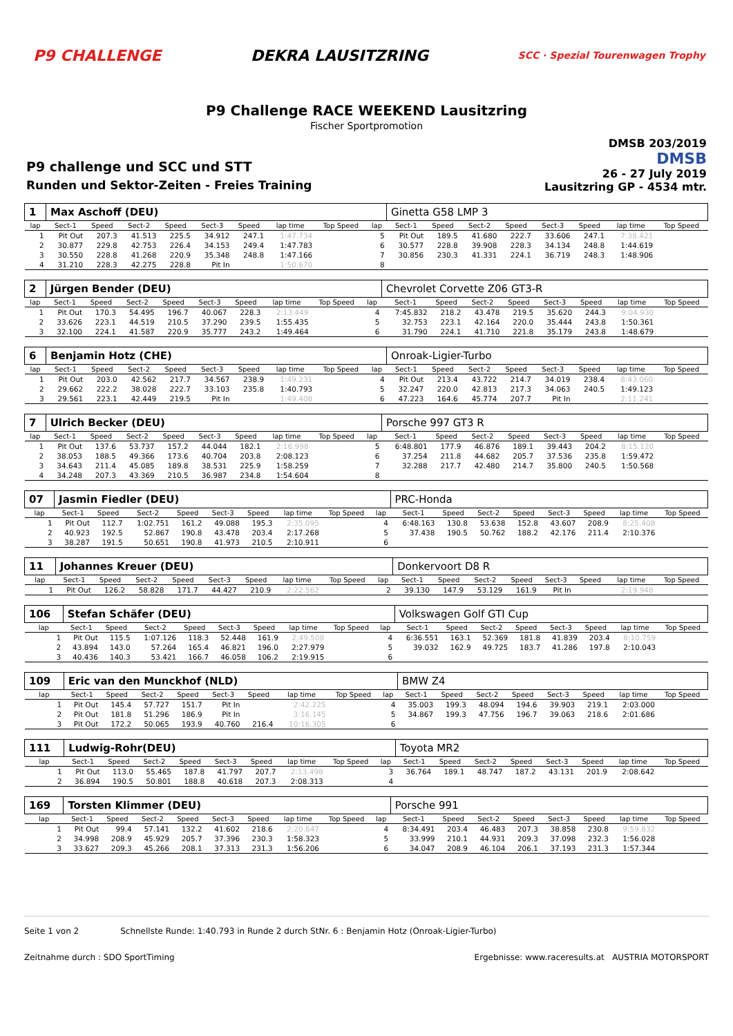P9 CHALLENGE DEKRA LAUSITZRING
SCC · Spezial Tourenwagen Trophy
P9 Challenge RACE WEEKEND Lausitzring
Fischer Sportpromotion
P9 challenge und SCC und STT
Runden und Sektor-Zeiten - Freies Training
DMSB 203/2019
DMSB
26 - 27 July 2019
Lausitzring GP - 4534 mtr.
| 1 | Max Aschoff (DEU) | | | | | | | | | Ginetta G58 LMP 3 | | | | | | | |
| lap | Sect-1 | Speed | Sect-2 | Speed | Sect-3 | Speed | lap time | Top Speed | lap | Sect-1 | Speed | Sect-2 | Speed | Sect-3 | Speed | lap time | Top Speed |
| 1 | Pit Out | 207.3 | 41.513 | 225.5 | 34.912 | 247.1 | 1:47.734 | | 5 | Pit Out | 189.5 | 41.680 | 222.7 | 33.606 | 247.1 | 7:38.421 | |
| 2 | 30.877 | 229.8 | 42.753 | 226.4 | 34.153 | 249.4 | 1:47.783 | | 6 | 30.577 | 228.8 | 39.908 | 228.3 | 34.134 | 248.8 | 1:44.619 | |
| 3 | 30.550 | 228.8 | 41.268 | 220.9 | 35.348 | 248.8 | 1:47.166 | | 7 | 30.856 | 230.3 | 41.331 | 224.1 | 36.719 | 248.3 | 1:48.906 | |
| 4 | 31.210 | 228.3 | 42.275 | 228.8 | Pit In | | 1:50.670 | | 8 | | | | | | | | |
| 2 | Jürgen Bender (DEU) | | | | | | | | | Chevrolet Corvette Z06 GT3-R | | | | | | | |
| lap | Sect-1 | Speed | Sect-2 | Speed | Sect-3 | Speed | lap time | Top Speed | lap | Sect-1 | Speed | Sect-2 | Speed | Sect-3 | Speed | lap time | Top Speed |
| 1 | Pit Out | 170.3 | 54.495 | 196.7 | 40.067 | 228.3 | 2:13.449 | | 4 | 7:45.832 | 218.2 | 43.478 | 219.5 | 35.620 | 244.3 | 9:04.930 | |
| 2 | 33.626 | 223.1 | 44.519 | 210.5 | 37.290 | 239.5 | 1:55.435 | | 5 | 32.753 | 223.1 | 42.164 | 220.0 | 35.444 | 243.8 | 1:50.361 | |
| 3 | 32.100 | 224.1 | 41.587 | 220.9 | 35.777 | 243.2 | 1:49.464 | | 6 | 31.790 | 224.1 | 41.710 | 221.8 | 35.179 | 243.8 | 1:48.679 | |
| 6 | Benjamin Hotz (CHE) | | | | | | | | | Onroak-Ligier-Turbo | | | | | | | |
| lap | Sect-1 | Speed | Sect-2 | Speed | Sect-3 | Speed | lap time | Top Speed | lap | Sect-1 | Speed | Sect-2 | Speed | Sect-3 | Speed | lap time | Top Speed |
| 1 | Pit Out | 203.0 | 42.562 | 217.7 | 34.567 | 238.9 | 1:49.231 | | 4 | Pit Out | 213.4 | 43.722 | 214.7 | 34.019 | 238.4 | 8:43.060 | |
| 2 | 29.662 | 222.2 | 38.028 | 222.7 | 33.103 | 235.8 | 1:40.793 | | 5 | 32.247 | 220.0 | 42.813 | 217.3 | 34.063 | 240.5 | 1:49.123 | |
| 3 | 29.561 | 223.1 | 42.449 | 219.5 | Pit In | | 1:49.408 | | 6 | 47.223 | 164.6 | 45.774 | 207.7 | Pit In | | 2:11.241 | |
| 7 | Ulrich Becker (DEU) | | | | | | | | | Porsche 997 GT3 R | | | | | | | |
| lap | Sect-1 | Speed | Sect-2 | Speed | Sect-3 | Speed | lap time | Top Speed | lap | Sect-1 | Speed | Sect-2 | Speed | Sect-3 | Speed | lap time | Top Speed |
| 1 | Pit Out | 137.6 | 53.737 | 157.2 | 44.044 | 182.1 | 2:16.998 | | 5 | 6:48.801 | 177.9 | 46.876 | 189.1 | 39.443 | 204.2 | 8:15.120 | |
| 2 | 38.053 | 188.5 | 49.366 | 173.6 | 40.704 | 203.8 | 2:08.123 | | 6 | 37.254 | 211.8 | 44.682 | 205.7 | 37.536 | 235.8 | 1:59.472 | |
| 3 | 34.643 | 211.4 | 45.085 | 189.8 | 38.531 | 225.9 | 1:58.259 | | 7 | 32.288 | 217.7 | 42.480 | 214.7 | 35.800 | 240.5 | 1:50.568 | |
| 4 | 34.248 | 207.3 | 43.369 | 210.5 | 36.987 | 234.8 | 1:54.604 | | 8 | | | | | | | | |
| 07 | Jasmin Fiedler (DEU) | | | | | | | | | PRC-Honda | | | | | | | |
| lap | Sect-1 | Speed | Sect-2 | Speed | Sect-3 | Speed | lap time | Top Speed | lap | Sect-1 | Speed | Sect-2 | Speed | Sect-3 | Speed | lap time | Top Speed |
| 1 | Pit Out | 112.7 | 1:02.751 | 161.2 | 49.088 | 195.3 | 2:35.095 | | 4 | 6:48.163 | 130.8 | 53.638 | 152.8 | 43.607 | 208.9 | 8:25.408 | |
| 2 | 40.923 | 192.5 | 52.867 | 190.8 | 43.478 | 203.4 | 2:17.268 | | 5 | 37.438 | 190.5 | 50.762 | 188.2 | 42.176 | 211.4 | 2:10.376 | |
| 3 | 38.287 | 191.5 | 50.651 | 190.8 | 41.973 | 210.5 | 2:10.911 | | 6 | | | | | | | | |
| 11 | Johannes Kreuer (DEU) | | | | | | | | | Donkervoort D8 R | | | | | | | |
| lap | Sect-1 | Speed | Sect-2 | Speed | Sect-3 | Speed | lap time | Top Speed | lap | Sect-1 | Speed | Sect-2 | Speed | Sect-3 | Speed | lap time | Top Speed |
| 1 | Pit Out | 126.2 | 58.828 | 171.7 | 44.427 | 210.9 | 2:22.562 | | 2 | 39.130 | 147.9 | 53.129 | 161.9 | Pit In | | 2:19.948 | |
| 106 | Stefan Schäfer (DEU) | | | | | | | | | Volkswagen Golf GTI Cup | | | | | | | |
| lap | Sect-1 | Speed | Sect-2 | Speed | Sect-3 | Speed | lap time | Top Speed | lap | Sect-1 | Speed | Sect-2 | Speed | Sect-3 | Speed | lap time | Top Speed |
| 1 | Pit Out | 115.5 | 1:07.126 | 118.3 | 52.448 | 161.9 | 2:49.508 | | 4 | 6:36.551 | 163.1 | 52.369 | 181.8 | 41.839 | 203.4 | 8:10.759 | |
| 2 | 43.894 | 143.0 | 57.264 | 165.4 | 46.821 | 196.0 | 2:27.979 | | 5 | 39.032 | 162.9 | 49.725 | 183.7 | 41.286 | 197.8 | 2:10.043 | |
| 3 | 40.436 | 140.3 | 53.421 | 166.7 | 46.058 | 106.2 | 2:19.915 | | 6 | | | | | | | | |
| 109 | Eric van den Munckhof (NLD) | | | | | | | | | BMW Z4 | | | | | | | |
| lap | Sect-1 | Speed | Sect-2 | Speed | Sect-3 | Speed | lap time | Top Speed | lap | Sect-1 | Speed | Sect-2 | Speed | Sect-3 | Speed | lap time | Top Speed |
| 1 | Pit Out | 145.4 | 57.727 | 151.7 | Pit In | | 2:42.225 | | 4 | 35.003 | 199.3 | 48.094 | 194.6 | 39.903 | 219.1 | 2:03.000 | |
| 2 | Pit Out | 181.8 | 51.296 | 186.9 | Pit In | | 3:16.145 | | 5 | 34.867 | 199.3 | 47.756 | 196.7 | 39.063 | 218.6 | 2:01.686 | |
| 3 | Pit Out | 172.2 | 50.065 | 193.9 | 40.760 | 216.4 | 10:16.305 | | 6 | | | | | | | | |
| 111 | Ludwig-Rohr(DEU) | | | | | | | | | Toyota MR2 | | | | | | | |
| lap | Sect-1 | Speed | Sect-2 | Speed | Sect-3 | Speed | lap time | Top Speed | lap | Sect-1 | Speed | Sect-2 | Speed | Sect-3 | Speed | lap time | Top Speed |
| 1 | Pit Out | 113.0 | 55.465 | 187.8 | 41.797 | 207.7 | 2:13.498 | | 3 | 36.764 | 189.1 | 48.747 | 187.2 | 43.131 | 201.9 | 2:08.642 | |
| 2 | 36.894 | 190.5 | 50.801 | 188.8 | 40.618 | 207.3 | 2:08.313 | | 4 | | | | | | | | |
| 169 | Torsten Klimmer (DEU) | | | | | | | | | Porsche 991 | | | | | | | |
| lap | Sect-1 | Speed | Sect-2 | Speed | Sect-3 | Speed | lap time | Top Speed | lap | Sect-1 | Speed | Sect-2 | Speed | Sect-3 | Speed | lap time | Top Speed |
| 1 | Pit Out | 99.4 | 57.141 | 132.2 | 41.602 | 218.6 | 2:20.647 | | 4 | 8:34.491 | 203.4 | 46.483 | 207.3 | 38.858 | 230.8 | 9:59.832 | |
| 2 | 34.998 | 208.9 | 45.929 | 205.7 | 37.396 | 230.3 | 1:58.323 | | 5 | 33.999 | 210.1 | 44.931 | 209.3 | 37.098 | 232.3 | 1:56.028 | |
| 3 | 33.627 | 209.3 | 45.266 | 208.1 | 37.313 | 231.3 | 1:56.206 | | 6 | 34.047 | 208.9 | 46.104 | 206.1 | 37.193 | 231.3 | 1:57.344 | |
Seite 1 von 2 Schnellste Runde: 1:40.793 in Runde 2 durch StNr. 6 : Benjamin Hotz (Onroak-Ligier-Turbo)
Zeitnahme durch : SDO SportTiming Ergebnisse: www.raceresults.at AUSTRIA MOTORSPORT